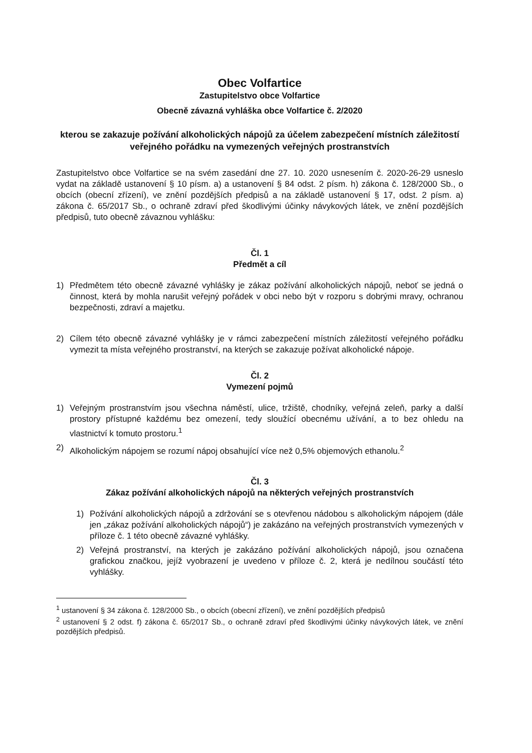Obec Volfartice
Zastupitelstvo obce Volfartice
Obecně závazná vyhláška obce Volfartice č. 2/2020
kterou se zakazuje požívání alkoholických nápojů za účelem zabezpečení místních záležitostí veřejného pořádku na vymezených veřejných prostranstvích
Zastupitelstvo obce Volfartice se na svém zasedání dne 27. 10. 2020 usnesením č. 2020-26-29 usneslo vydat na základě ustanovení § 10 písm. a) a ustanovení § 84 odst. 2 písm. h) zákona č. 128/2000 Sb., o obcích (obecní zřízení), ve znění pozdějších předpisů a na základě ustanovení § 17, odst. 2 písm. a) zákona č. 65/2017 Sb., o ochraně zdraví před škodlivými účinky návykových látek, ve znění pozdějších předpisů, tuto obecně závaznou vyhlášku:
Čl. 1
Předmět a cíl
1) Předmětem této obecně závazné vyhlášky je zákaz požívání alkoholických nápojů, neboť se jedná o činnost, která by mohla narušit veřejný pořádek v obci nebo být v rozporu s dobrými mravy, ochranou bezpečnosti, zdraví a majetku.
2) Cílem této obecně závazné vyhlášky je v rámci zabezpečení místních záležitostí veřejného pořádku vymezit ta místa veřejného prostranství, na kterých se zakazuje požívat alkoholické nápoje.
Čl. 2
Vymezení pojmů
1) Veřejným prostranstvím jsou všechna náměstí, ulice, tržiště, chodníky, veřejná zeleň, parky a další prostory přístupné každému bez omezení, tedy sloužící obecnému užívání, a to bez ohledu na vlastnictví k tomuto prostoru.<sup>1</sup>
2) Alkoholickým nápojem se rozumí nápoj obsahující více než 0,5% objemových ethanolu.<sup>2</sup>
Čl. 3
Zákaz požívání alkoholických nápojů na některých veřejných prostranstvích
1) Požívání alkoholických nápojů a zdržování se s otevřenou nádobou s alkoholickým nápojem (dále jen „zákaz požívání alkoholických nápojů“) je zakázáno na veřejných prostranstvích vymezených v příloze č. 1 této obecně závazné vyhlášky.
2) Veřejná prostranství, na kterých je zakázáno požívání alkoholických nápojů, jsou označena grafickou značkou, jejíž vyobrazení je uvedeno v příloze č. 2, která je nedílnou součástí této vyhlášky.
<sup>1</sup> ustanovení § 34 zákona č. 128/2000 Sb., o obcích (obecní zřízení), ve znění pozdějších předpisů
<sup>2</sup> ustanovení § 2 odst. f) zákona č. 65/2017 Sb., o ochraně zdraví před škodlivými účinky návykových látek, ve znění pozdějších předpisů.